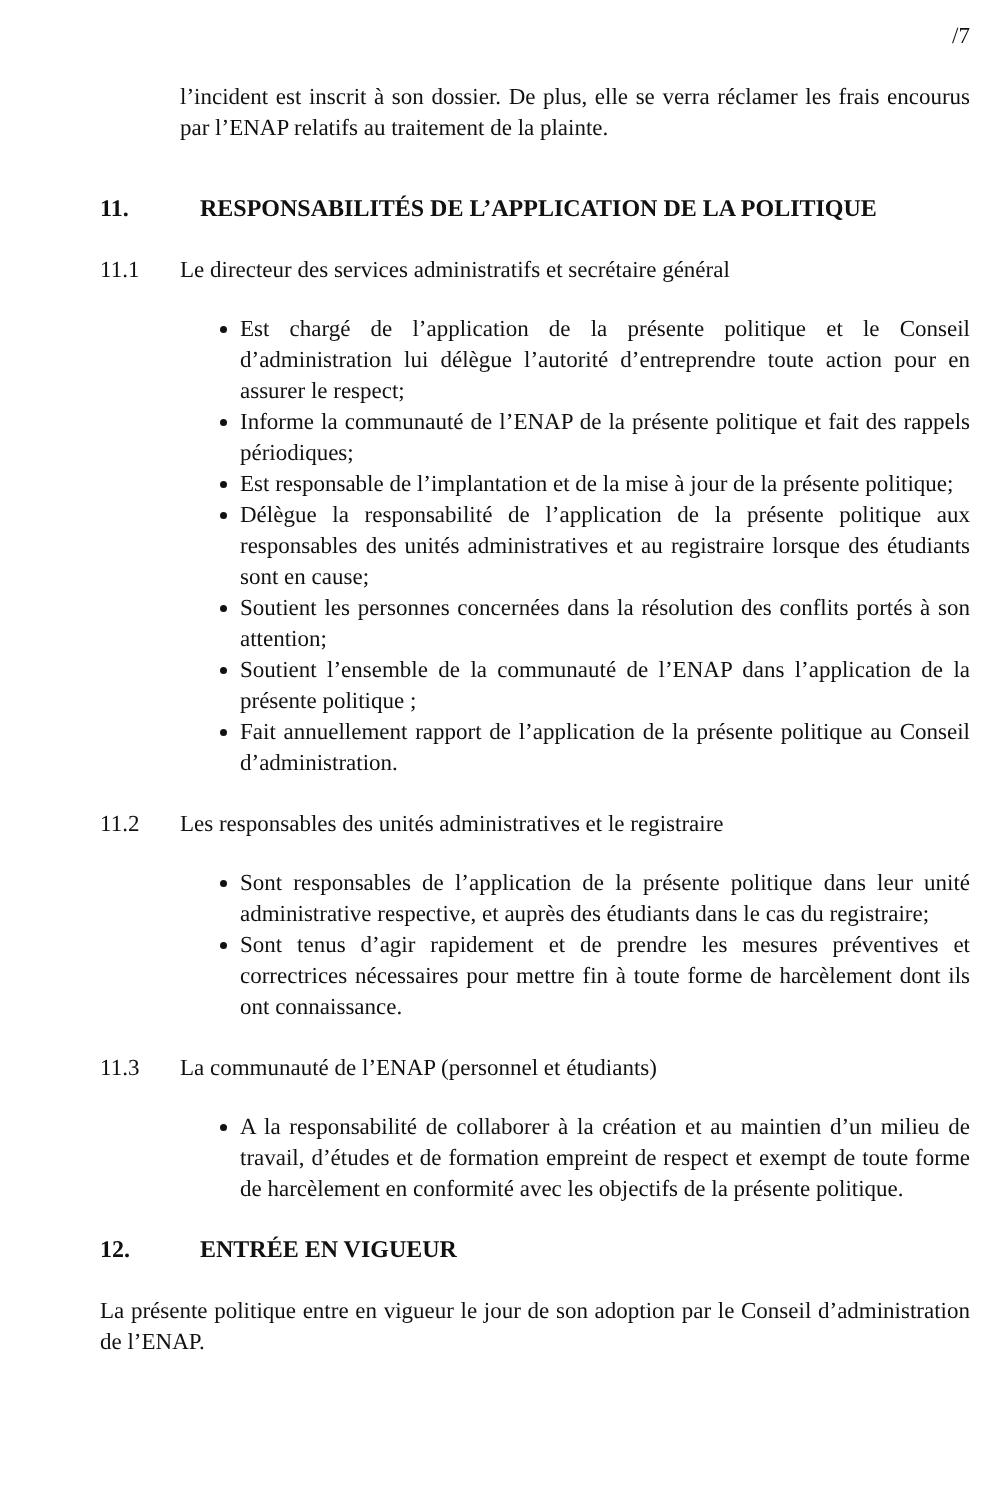/7
l’incident est inscrit à son dossier. De plus, elle se verra réclamer les frais encourus par l’ENAP relatifs au traitement de la plainte.
11. RESPONSABILITÉS DE L’APPLICATION DE LA POLITIQUE
11.1 Le directeur des services administratifs et secrétaire général
Est chargé de l’application de la présente politique et le Conseil d’administration lui délègue l’autorité d’entreprendre toute action pour en assurer le respect;
Informe la communauté de l’ENAP de la présente politique et fait des rappels périodiques;
Est responsable de l’implantation et de la mise à jour de la présente politique;
Délègue la responsabilité de l’application de la présente politique aux responsables des unités administratives et au registraire lorsque des étudiants sont en cause;
Soutient les personnes concernées dans la résolution des conflits portés à son attention;
Soutient l’ensemble de la communauté de l’ENAP dans l’application de la présente politique ;
Fait annuellement rapport de l’application de la présente politique au Conseil d’administration.
11.2 Les responsables des unités administratives et le registraire
Sont responsables de l’application de la présente politique dans leur unité administrative respective, et auprès des étudiants dans le cas du registraire;
Sont tenus d’agir rapidement et de prendre les mesures préventives et correctrices nécessaires pour mettre fin à toute forme de harcèlement dont ils ont connaissance.
11.3 La communauté de l’ENAP (personnel et étudiants)
A la responsabilité de collaborer à la création et au maintien d’un milieu de travail, d’études et de formation empreint de respect et exempt de toute forme de harcèlement en conformité avec les objectifs de la présente politique.
12. ENTRÉE EN VIGUEUR
La présente politique entre en vigueur le jour de son adoption par le Conseil d’administration de l’ENAP.